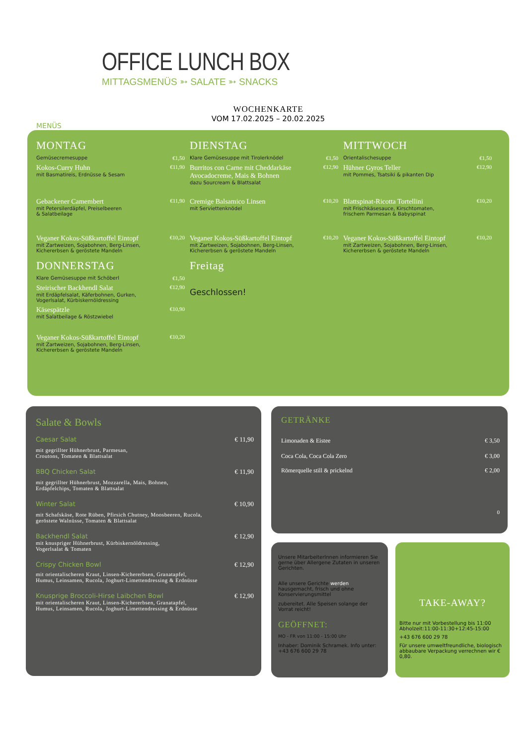OFFICE LUNCH BOX
MITTAGSMENÜS ➳ SALATE ➳ SNACKS
WOCHENKARTE
VOM 17.02.2025 – 20.02.2025
MENÜS
MONTAG
Gemüsecremesuppe €1,50
Kokos-Curry Huhn
mit Basmatireis, Erdnüsse & Sesam
€11,90
Gebackener Camembert
mit Petersilerdäpfel, Preiselbeeren
& Salatbeilage
€11,90
Veganer Kokos-Süßkartoffel Eintopf
mit Zartweizen, Sojabohnen, Berg-Linsen,
Kichererbsen & geröstete Mandeln
€10,20
DIENSTAG
Klare Gemüsesuppe mit Tirolerknödel €1,50
Burritos con Carne mit Cheddarkäse
Avocadocreme, Mais & Bohnen
dazu Sourcream & Blattsalat
€12,90
Cremige Balsamico Linsen
mit Serviettenknödel
€10,20
Veganer Kokos-Süßkartoffel Eintopf
mit Zartweizen, Sojabohnen, Berg-Linsen,
Kichererbsen & geröstete Mandeln
€10,20
MITTWOCH
Orientalischesuppe €1,50
Hühner Gyros Teller
mit Pommes, Tsatsiki & pikanten Dip
€12,90
Blattspinat-Ricotta Tortellini
mit Frischkäsesauce, Kirschtomaten,
frischem Parmesan & Babyspinat
€10,20
Veganer Kokos-Süßkartoffel Eintopf
mit Zartweizen, Sojabohnen, Berg-Linsen,
Kichererbsen & geröstete Mandeln
€10,20
DONNERSTAG
Klare Gemüsesuppe mit Schöberl €1,50
Steirischer Backhendl Salat
mit Erdäpfelsalat, Käferbohnen, Gurken,
Vogerlsalat, Kürbiskernöldressing
€12,90
Käsespätzle
mit Salatbeilage & Röstzwiebel
€10,90
Veganer Kokos-Süßkartoffel Eintopf
mit Zartweizen, Sojabohnen, Berg-Linsen,
Kichererbsen & geröstete Mandeln
€10,20
Freitag
Geschlossen!
Salate & Bowls
Caesar Salat
mit gegrillter Hühnerbrust, Parmesan,
Croutons, Tomaten & Blattsalat
€ 11,90
BBQ Chicken Salat
mit gegrillter Hühnerbrust, Mozzarella, Mais, Bohnen,
Erdäpfelchips, Tomaten & Blattsalat
€ 11,90
Winter Salat
mit Schafskäse, Rote Rüben, Pfirsich Chutney, Moosbeeren, Rucola,
geröstete Walnüsse, Tomaten & Blattsalat
€ 10,90
Backhendl Salat
mit knuspriger Hühnerbrust, Kürbiskernöldressing,
Vogerlsalat & Tomaten
€ 12,90
Crispy Chicken Bowl
mit orientalischeren Kraut, Linsen-Kichererbsen, Granatapfel,
Humus, Leinsamen, Rucola, Joghurt-Limettendressing & Erdnüsse
€ 12,90
Knusprige Broccoli-Hirse Laibchen Bowl
mit orientalischeren Kraut, Linsen-Kichererbsen, Granatapfel,
Humus, Leinsamen, Rucola, Joghurt-Limettendressing & Erdnüsse
€ 12,90
GETRÄNKE
Limonaden & Eistee € 3,50
Coca Cola, Coca Cola Zero € 3,00
Römerquelle still & prickelnd € 2,00
0
Unsere MitarbeiterInnen informieren Sie gerne über Allergene Zutaten in unseren Gerichten.
Alle unsere Gerichte werden hausgemacht, frisch und ohne Konservierungsmittel
zubereitet. Alle Speisen solange der Vorrat reicht!
GEÖFFNET:
MO - FR von 11:00 - 15:00 Uhr
Inhaber: Dominik Schramek. Info unter: +43 676 600 29 78
TAKE-AWAY?
Bitte nur mit Vorbestellung bis 11:00
Abholzeit:11:00-11:30+12:45-15:00
+43 676 600 29 78
Für unsere umweltfreundliche, biologisch abbaubare Verpackung verrechnen wir € 0,80.